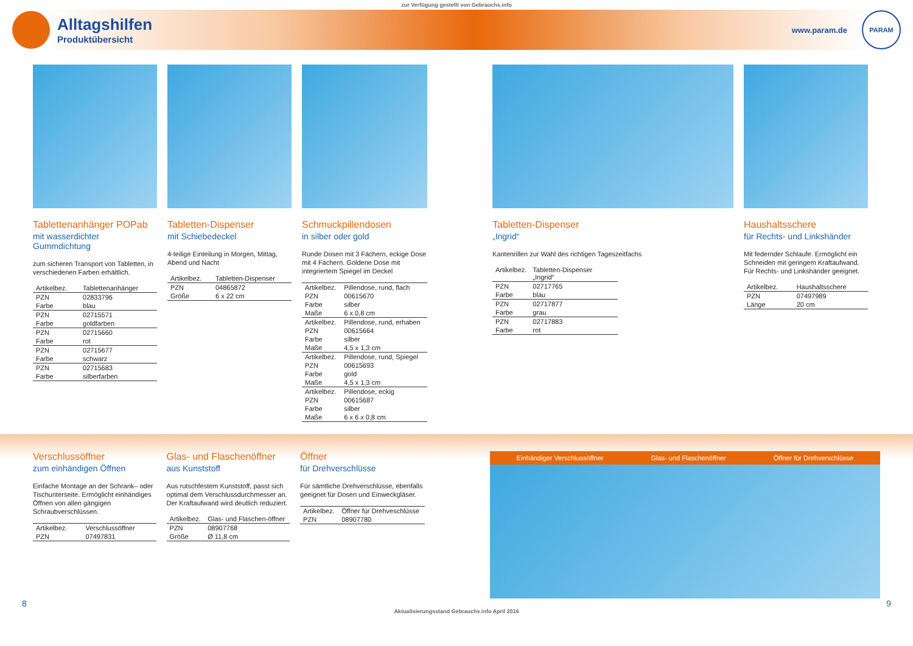zur Verfügung gestellt von Gebrauchs.info
Alltagshilfen
Produktübersicht
www.param.de
PARAM
Tablettenanhänger POPab
mit wasserdichter Gummdichtung
zum sicheren Transport von Tabletten, in verschiedenen Farben erhältlich.
| Artikelbez. | Tablettenanhänger |
| PZN | 02833796 |
| Farbe | blau |
| PZN | 02715571 |
| Farbe | goldfarben |
| PZN | 02715660 |
| Farbe | rot |
| PZN | 02715677 |
| Farbe | schwarz |
| PZN | 02715683 |
| Farbe | silberfarben |
Tabletten-Dispenser
mit Schiebedeckel
4-teilige Einteilung in Morgen, Mittag, Abend und Nacht
| Artikelbez. | Tabletten-Dispenser |
| PZN | 04865872 |
| Größe | 6 x 22 cm |
Schmuckpillendosen
in silber oder gold
Runde Dosen mit 3 Fächern, eckige Dose mit 4 Fächern. Goldene Dose mit integriertem Spiegel im Deckel
| Artikelbez. | Pillendose, rund, flach |
| PZN | 00615670 |
| Farbe | silber |
| Maße | 6 x 0,8 cm |
| Artikelbez. | Pillendose, rund, erhaben |
| PZN | 00615664 |
| Farbe | silber |
| Maße | 4,5 x 1,3 cm |
| Artikelbez. | Pillendose, rund, Spiegel |
| PZN | 00615693 |
| Farbe | gold |
| Maße | 4,5 x 1,3 cm |
| Artikelbez. | Pillendose, eckig |
| PZN | 00615687 |
| Farbe | silber |
| Maße | 6 x 6 x 0,8 cm |
Tabletten-Dispenser
„Ingrid“
Kantenrillen zur Wahl des richtigen Tageszeitfachs
| Artikelbez. | Tabletten-Dispenser „Ingrid“ |
| PZN | 02717765 |
| Farbe | blau |
| PZN | 02717877 |
| Farbe | grau |
| PZN | 02717883 |
| Farbe | rot |
Haushaltsschere
für Rechts- und Linkshänder
Mit federnder Schlaufe. Ermöglicht ein Schneiden mit geringem Kraftaufwand. Für Rechts- und Linkshänder geeignet.
| Artikelbez. | Haushaltsschere |
| PZN | 07497989 |
| Länge | 20 cm |
Verschlussöffner
zum einhändigen Öffnen
Einfache Montage an der Schrank– oder Tischunterseite. Ermöglicht einhändiges Öffnen von allen gängigen Schraubverschlüssen.
| Artikelbez. | Verschlussöffner |
| PZN | 07497831 |
Glas- und Flaschenöffner
aus Kunststoff
Aus rutschfestem Kunststoff, passt sich optimal dem Verschlussdurchmesser an. Der Kraftaufwand wird deutlich reduziert.
| Artikelbez. | Glas- und Flaschen-öffner |
| PZN | 08907768 |
| Größe | Ø 11,8 cm |
Öffner
für Drehverschlüsse
Für sämtliche Drehverschlüsse, ebenfalls geeignet für Dosen und Einweckgläser.
| Artikelbez. | Öffner für Drehveschlüsse |
| PZN | 08907780 |
Einhändiger Verschlussöffner Glas- und Flaschenöffner Öffner für Drehverschlüsse
8 9
Aktualisierungsstand Gebrauchs.info April 2016